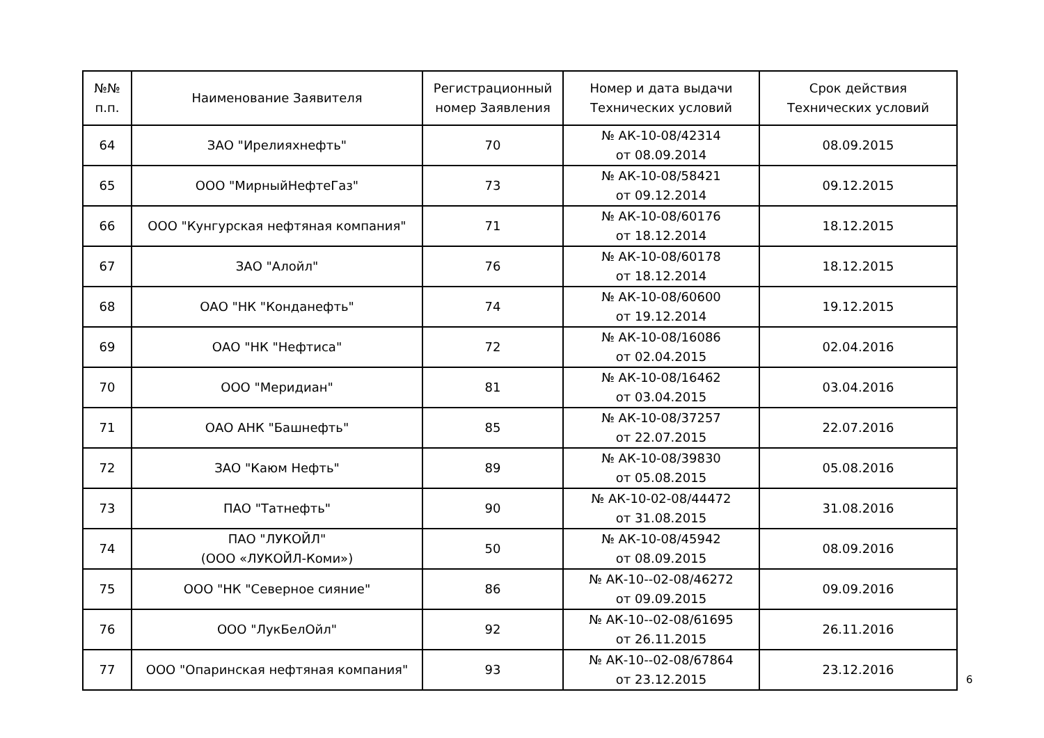| №№ п.п. | Наименование Заявителя | Регистрационный номер Заявления | Номер и дата выдачи Технических условий | Срок действия Технических условий |
| --- | --- | --- | --- | --- |
| 64 | ЗАО "Ирелияхнефть" | 70 | № АК-10-08/42314 от 08.09.2014 | 08.09.2015 |
| 65 | ООО "МирныйНефтеГаз" | 73 | № АК-10-08/58421 от 09.12.2014 | 09.12.2015 |
| 66 | ООО "Кунгурская нефтяная компания" | 71 | № АК-10-08/60176 от 18.12.2014 | 18.12.2015 |
| 67 | ЗАО "Алойл" | 76 | № АК-10-08/60178 от 18.12.2014 | 18.12.2015 |
| 68 | ОАО "НК "Конданефть" | 74 | № АК-10-08/60600 от 19.12.2014 | 19.12.2015 |
| 69 | ОАО "НК "Нефтиса" | 72 | № АК-10-08/16086 от 02.04.2015 | 02.04.2016 |
| 70 | ООО "Меридиан" | 81 | № АК-10-08/16462 от 03.04.2015 | 03.04.2016 |
| 71 | ОАО АНК "Башнефть" | 85 | № АК-10-08/37257 от 22.07.2015 | 22.07.2016 |
| 72 | ЗАО "Каюм Нефть" | 89 | № АК-10-08/39830 от 05.08.2015 | 05.08.2016 |
| 73 | ПАО "Татнефть" | 90 | № АК-10-02-08/44472 от 31.08.2015 | 31.08.2016 |
| 74 | ПАО "ЛУКОЙЛ" (ООО «ЛУКОЙЛ-Коми») | 50 | № АК-10-08/45942 от 08.09.2015 | 08.09.2016 |
| 75 | ООО "НК "Северное сияние" | 86 | № АК-10--02-08/46272 от 09.09.2015 | 09.09.2016 |
| 76 | ООО "ЛукБелОйл" | 92 | № АК-10--02-08/61695 от 26.11.2015 | 26.11.2016 |
| 77 | ООО "Опаринская нефтяная компания" | 93 | № АК-10--02-08/67864 от 23.12.2015 | 23.12.2016 |
6